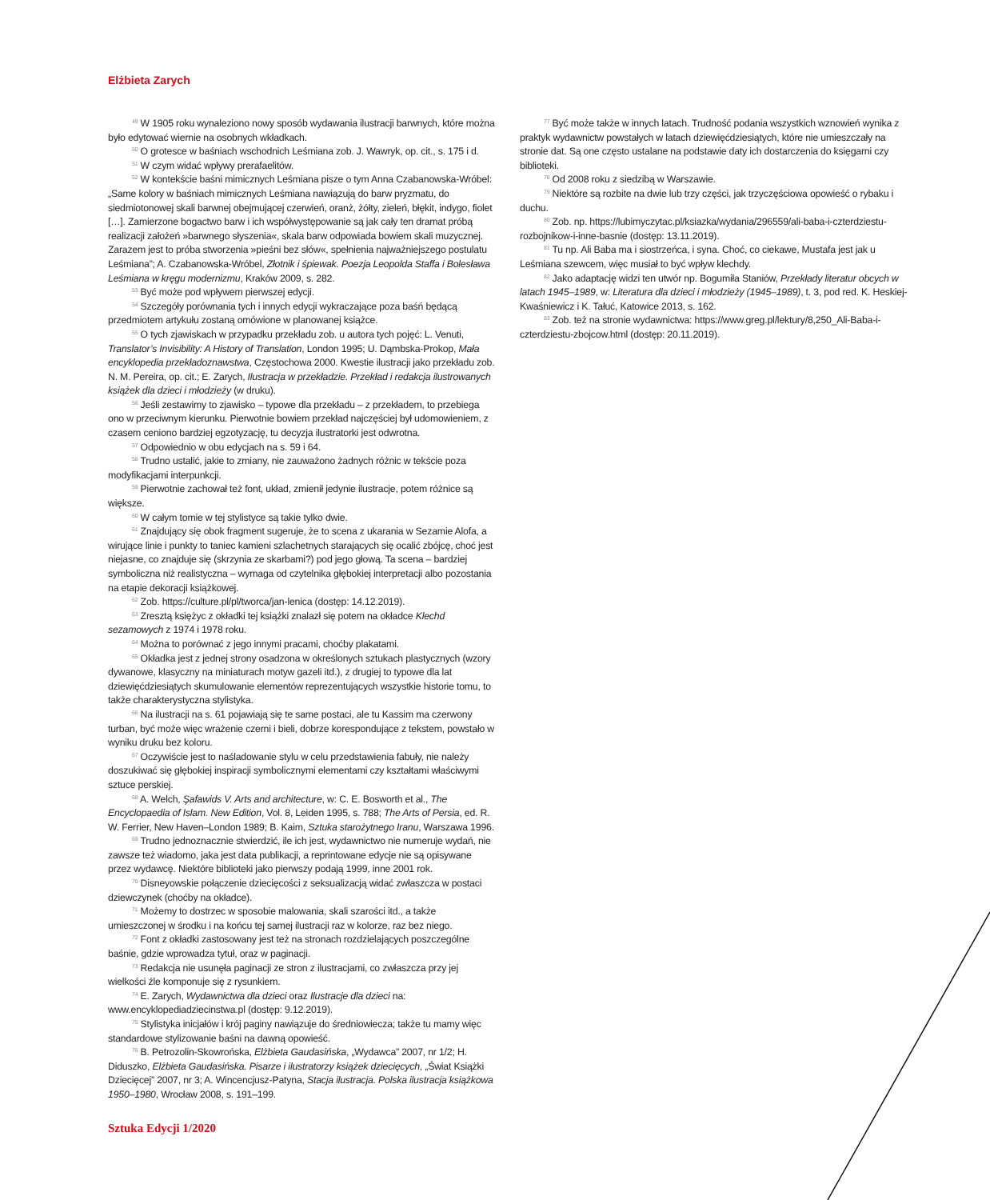Elżbieta Zarych
<sup>49</sup> W 1905 roku wynaleziono nowy sposób wydawania ilustracji barwnych, które można było edytować wiernie na osobnych wkładkach.
<sup>50</sup> O grotesce w baśniach wschodnich Leśmiana zob. J. Wawryk, op. cit., s. 175 i d.
<sup>51</sup> W czym widać wpływy prerafaelitów.
<sup>52</sup> W kontekście baśni mimicznych Leśmiana pisze o tym Anna Czabanowska-Wróbel: „Same kolory w baśniach mimicznych Leśmiana nawiązują do barw pryzmatu, do siedmiotonowej skali barwnej obejmującej czerwień, oranż, żółty, zieleń, błękit, indygo, fiolet […]. Zamierzone bogactwo barw i ich współwystępowanie są jak cały ten dramat próbą realizacji założeń »barwnego słyszenia«, skala barw odpowiada bowiem skali muzycznej. Zarazem jest to próba stworzenia »pieśni bez słów«, spełnienia najważniejszego postulatu Leśmiana”; A. Czabanowska-Wróbel, Złotnik i śpiewak. Poezja Leopolda Staffa i Bolesława Leśmiana w kręgu modernizmu, Kraków 2009, s. 282.
<sup>53</sup> Być może pod wpływem pierwszej edycji.
<sup>54</sup> Szczegóły porównania tych i innych edycji wykraczające poza baśń będącą przedmiotem artykułu zostaną omówione w planowanej książce.
<sup>55</sup> O tych zjawiskach w przypadku przekładu zob. u autora tych pojęć: L. Venuti, Translator’s Invisibility: A History of Translation, London 1995; U. Dąmbska-Prokop, Mała encyklopedia przekładoznawstwa, Częstochowa 2000. Kwestie ilustracji jako przekładu zob. N. M. Pereira, op. cit.; E. Zarych, Ilustracja w przekładzie. Przekład i redakcja ilustrowanych książek dla dzieci i młodzieży (w druku).
<sup>56</sup> Jeśli zestawimy to zjawisko – typowe dla przekładu – z przekładem, to przebiega ono w przeciwnym kierunku. Pierwotnie bowiem przekład najczęściej był udomowieniem, z czasem ceniono bardziej egzotyzację, tu decyzja ilustratorki jest odwrotna.
<sup>57</sup> Odpowiednio w obu edycjach na s. 59 i 64.
<sup>58</sup> Trudno ustalić, jakie to zmiany, nie zauważono żadnych różnic w tekście poza modyfikacjami interpunkcji.
<sup>59</sup> Pierwotnie zachował też font, układ, zmienił jedynie ilustracje, potem różnice są większe.
<sup>60</sup> W całym tomie w tej stylistyce są takie tylko dwie.
<sup>61</sup> Znajdujący się obok fragment sugeruje, że to scena z ukarania w Sezamie Alofa, a wirujące linie i punkty to taniec kamieni szlachetnych starających się ocalić zbójcę, choć jest niejasne, co znajduje się (skrzynia ze skarbami?) pod jego głową. Ta scena – bardziej symboliczna niż realistyczna – wymaga od czytelnika głębokiej interpretacji albo pozostania na etapie dekoracji książkowej.
<sup>62</sup> Zob. https://culture.pl/pl/tworca/jan-lenica (dostęp: 14.12.2019).
<sup>63</sup> Zresztą księżyc z okładki tej książki znalazł się potem na okładce Klechd sezamowych z 1974 i 1978 roku.
<sup>64</sup> Można to porównać z jego innymi pracami, choćby plakatami.
<sup>65</sup> Okładka jest z jednej strony osadzona w określonych sztukach plastycznych (wzory dywanowe, klasyczny na miniaturach motyw gazeli itd.), z drugiej to typowe dla lat dziewięćdziesiątych skumulowanie elementów reprezentujących wszystkie historie tomu, to także charakterystyczna stylistyka.
<sup>66</sup> Na ilustracji na s. 61 pojawiają się te same postaci, ale tu Kassim ma czerwony turban, być może więc wrażenie czerni i bieli, dobrze korespondujące z tekstem, powstało w wyniku druku bez koloru.
<sup>67</sup> Oczywiście jest to naśladowanie stylu w celu przedstawienia fabuły, nie należy doszukiwać się głębokiej inspiracji symbolicznymi elementami czy kształtami właściwymi sztuce perskiej.
<sup>68</sup> A. Welch, Şafawids V. Arts and architecture, w: C. E. Bosworth et al., The Encyclopaedia of Islam. New Edition, Vol. 8, Leiden 1995, s. 788; The Arts of Persia, ed. R. W. Ferrier, New Haven–London 1989; B. Kaim, Sztuka starożytnego Iranu, Warszawa 1996.
<sup>69</sup> Trudno jednoznacznie stwierdzić, ile ich jest, wydawnictwo nie numeruje wydań, nie zawsze też wiadomo, jaka jest data publikacji, a reprintowane edycje nie są opisywane przez wydawcę. Niektóre biblioteki jako pierwszy podają 1999, inne 2001 rok.
<sup>70</sup> Disneyowskie połączenie dziecięcości z seksualizacją widać zwłaszcza w postaci dziewczynek (choćby na okładce).
<sup>71</sup> Możemy to dostrzec w sposobie malowania, skali szarości itd., a także umieszczonej w środku i na końcu tej samej ilustracji raz w kolorze, raz bez niego.
<sup>72</sup> Font z okładki zastosowany jest też na stronach rozdzielających poszczególne baśnie, gdzie wprowadza tytuł, oraz w paginacji.
<sup>73</sup> Redakcja nie usunęła paginacji ze stron z ilustracjami, co zwłaszcza przy jej wielkości źle komponuje się z rysunkiem.
<sup>74</sup> E. Zarych, Wydawnictwa dla dzieci oraz Ilustracje dla dzieci na: www.encyklopediadziecinstwa.pl (dostęp: 9.12.2019).
<sup>75</sup> Stylistyka inicjałów i krój paginy nawiązuje do średniowiecza; także tu mamy więc standardowe stylizowanie baśni na dawną opowieść.
<sup>76</sup> B. Petrozolin-Skowrońska, Elżbieta Gaudasińska, „Wydawca” 2007, nr 1/2; H. Diduszko, Elżbieta Gaudasińska. Pisarze i ilustratorzy książek dziecięcych, „Świat Książki Dziecięcej” 2007, nr 3; A. Wincencjusz-Patyna, Stacja ilustracja. Polska ilustracja książkowa 1950–1980, Wrocław 2008, s. 191–199.
<sup>77</sup> Być może także w innych latach. Trudność podania wszystkich wznowień wynika z praktyk wydawnictw powstałych w latach dziewięćdziesiątych, które nie umieszczały na stronie dat. Są one często ustalane na podstawie daty ich dostarczenia do księgarni czy biblioteki.
<sup>78</sup> Od 2008 roku z siedzibą w Warszawie.
<sup>79</sup> Niektóre są rozbite na dwie lub trzy części, jak trzyczęściowa opowieść o rybaku i duchu.
<sup>80</sup> Zob. np. https://lubimyczytac.pl/ksiazka/wydania/296559/ali-baba-i-czterdziestu-rozbojnikow-i-inne-basnie (dostęp: 13.11.2019).
<sup>81</sup> Tu np. Ali Baba ma i siostrzeńca, i syna. Choć, co ciekawe, Mustafa jest jak u Leśmiana szewcem, więc musiał to być wpływ klechdy.
<sup>82</sup> Jako adaptację widzi ten utwór np. Bogumiła Staniów, Przekłady literatur obcych w latach 1945–1989, w: Literatura dla dzieci i młodzieży (1945–1989), t. 3, pod red. K. Heskiej-Kwaśniewicz i K. Tałuć, Katowice 2013, s. 162.
<sup>83</sup> Zob. też na stronie wydawnictwa: https://www.greg.pl/lektury/8,250_Ali-Baba-i-czterdziestu-zbojcow.html (dostęp: 20.11.2019).
Sztuka Edycji 1/2020